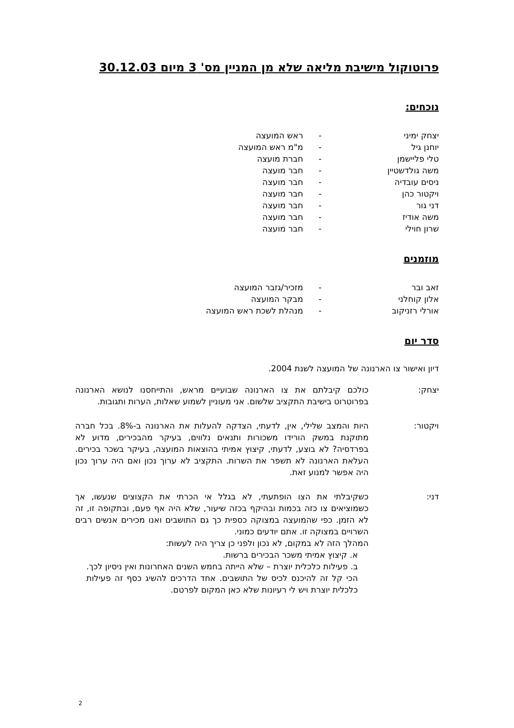פרוטוקול מישיבת מליאה שלא מן המניין מס' 3 מיום 30.12.03
נוכחים:
| יצחק ימיני | - | ראש המועצה |
| יוחנן גיל | - | מ"מ ראש המועצה |
| טלי פליישמן | - | חברת מועצה |
| משה גולדשטיין | - | חבר מועצה |
| ניסים עובדיה | - | חבר מועצה |
| ויקטור כהן | - | חבר מועצה |
| דני גור | - | חבר מועצה |
| משה אודיז | - | חבר מועצה |
| שרון חוילי | - | חבר מועצה |
מוזמנים
| זאב ובר | - | מזכיר/גזבר המועצה |
| אלון קוחלני | - | מבקר המועצה |
| אורלי רזניקוב | - | מנהלת לשכת ראש המועצה |
סדר יום
דיון ואישור צו הארנונה של המועצה לשנת 2004.
יצחק: כולכם קיבלתם את צו הארנונה שבועיים מראש, והתייחסנו לנושא הארנונה בפרוטרוט בישיבת התקציב שלשום. אני מעוניין לשמוע שאלות, הערות ותגובות.
ויקטור: היות והמצב שלילי, אין, לדעתי, הצדקה להעלות את הארנונה ב-8%. בכל חברה מתוקנת במשק הורידו משכורות ותנאים נלווים, בעיקר מהבכירים, מדוע לא בפרדסיה? לא בוצע, לדעתי, קיצוץ אמיתי בהוצאות המועצה, בעיקר בשכר בכירים. העלאת הארנונה לא תשפר את השרות. התקציב לא ערוך נכון ואם היה ערוך נכון היה אפשר למנוע זאת.
דני: כשקיבלתי את הצו הופתעתי, לא בגלל אי הכרתי את הקצוצים שנעשו, אך כשמוציאים צו כזה בכמות ובהיקף בכזה שיעור, שלא היה אף פעם, ובתקופה זו, זה לא הזמן. כפי שהמועצה במצוקה כספית כך גם התושבים ואנו מכירים אנשים רבים השרויים במצוקה זו. אתם יודעים כמוני.
המהלך הזה לא במקום, לא נכון ולפני כן צריך היה לעשות:
א. קיצוץ אמיתי משכר הבכירים ברשות.
ב. פעילות כלכלית יוצרת – שלא הייתה בחמש השנים האחרונות ואין ניסיון לכך. הכי קל זה להיכנס לכיס של התושבים. אחד הדרכים להשיג כסף זה פעילות כלכלית יוצרת ויש לי רעיונות שלא כאן המקום לפרטם.
2